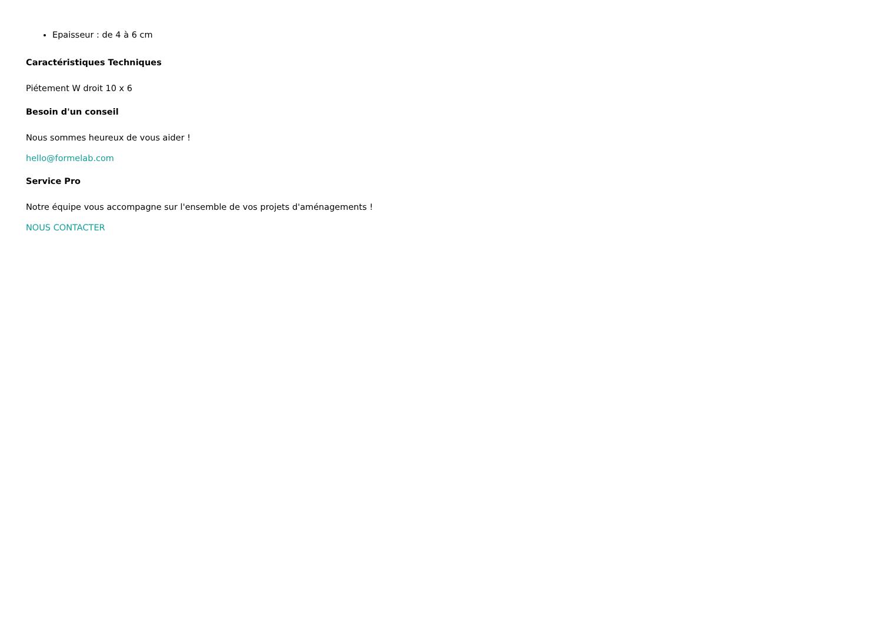Epaisseur : de 4 à 6 cm
Caractéristiques Techniques
Piétement W droit 10 x 6
Besoin d'un conseil
Nous sommes heureux de vous aider !
hello@formelab.com
Service Pro
Notre équipe vous accompagne sur l'ensemble de vos projets d'aménagements !
NOUS CONTACTER